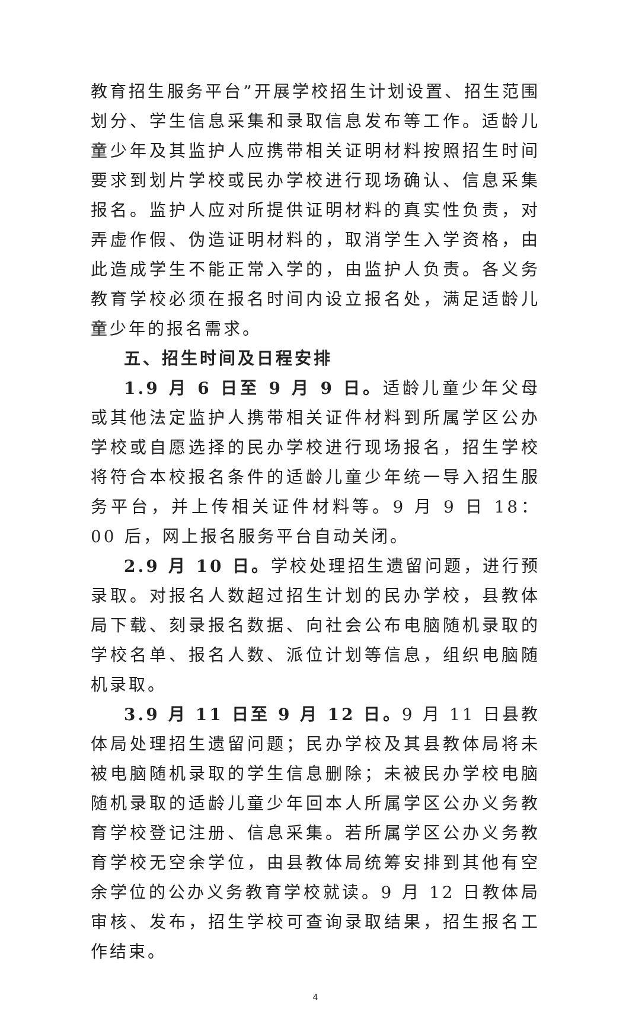教育招生服务平台”开展学校招生计划设置、招生范围划分、学生信息采集和录取信息发布等工作。适龄儿童少年及其监护人应携带相关证明材料按照招生时间要求到划片学校或民办学校进行现场确认、信息采集报名。监护人应对所提供证明材料的真实性负责，对弄虚作假、伪造证明材料的，取消学生入学资格，由此造成学生不能正常入学的，由监护人负责。各义务教育学校必须在报名时间内设立报名处，满足适龄儿童少年的报名需求。
五、招生时间及日程安排
1.9 月 6 日至 9 月 9 日。适龄儿童少年父母或其他法定监护人携带相关证件材料到所属学区公办学校或自愿选择的民办学校进行现场报名，招生学校将符合本校报名条件的适龄儿童少年统一导入招生服务平台，并上传相关证件材料等。9 月 9 日 18：00 后，网上报名服务平台自动关闭。
2.9 月 10 日。学校处理招生遗留问题，进行预录取。对报名人数超过招生计划的民办学校，县教体局下载、刻录报名数据、向社会公布电脑随机录取的学校名单、报名人数、派位计划等信息，组织电脑随机录取。
3.9 月 11 日至 9 月 12 日。9 月 11 日县教体局处理招生遗留问题；民办学校及其县教体局将未被电脑随机录取的学生信息删除；未被民办学校电脑随机录取的适龄儿童少年回本人所属学区公办义务教育学校登记注册、信息采集。若所属学区公办义务教育学校无空余学位，由县教体局统筹安排到其他有空余学位的公办义务教育学校就读。9 月 12 日教体局审核、发布，招生学校可查询录取结果，招生报名工作结束。
4